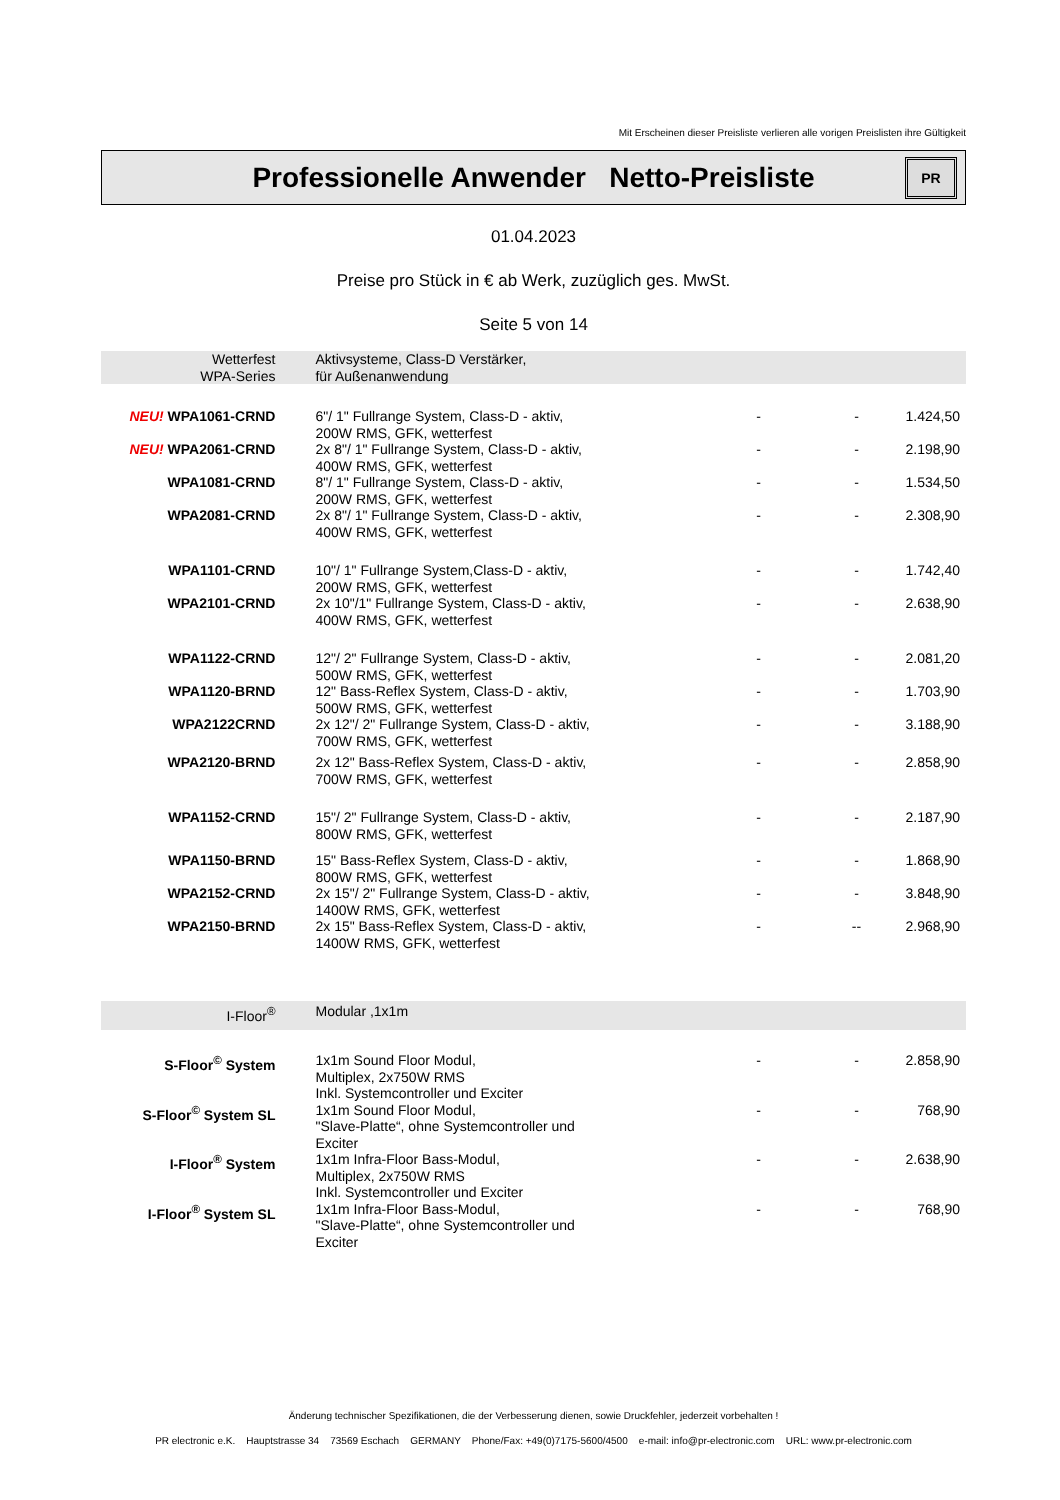Mit Erscheinen dieser Preisliste verlieren alle vorigen Preislisten ihre Gültigkeit
Professionelle Anwender Netto-Preisliste
PR
01.04.2023
Preise pro Stück in € ab Werk, zuzüglich ges. MwSt.
Seite 5 von 14
| Wetterfest WPA-Series | Aktivsysteme, Class-D Verstärker, für Außenanwendung | | | |
| NEU! WPA1061-CRND | 6"/ 1" Fullrange System, Class-D - aktiv, 200W RMS, GFK, wetterfest | - | - | 1.424,50 |
| NEU! WPA2061-CRND | 2x 8"/ 1" Fullrange System, Class-D - aktiv, 400W RMS, GFK, wetterfest | - | - | 2.198,90 |
| WPA1081-CRND | 8"/ 1" Fullrange System, Class-D - aktiv, 200W RMS, GFK, wetterfest | - | - | 1.534,50 |
| WPA2081-CRND | 2x 8"/ 1" Fullrange System, Class-D - aktiv, 400W RMS, GFK, wetterfest | - | - | 2.308,90 |
| WPA1101-CRND | 10"/ 1" Fullrange System,Class-D - aktiv, 200W RMS, GFK, wetterfest | - | - | 1.742,40 |
| WPA2101-CRND | 2x 10"/1" Fullrange System, Class-D - aktiv, 400W RMS, GFK, wetterfest | - | - | 2.638,90 |
| WPA1122-CRND | 12"/ 2" Fullrange System, Class-D - aktiv, 500W RMS, GFK, wetterfest | - | - | 2.081,20 |
| WPA1120-BRND | 12" Bass-Reflex System, Class-D - aktiv, 500W RMS, GFK, wetterfest | - | - | 1.703,90 |
| WPA2122CRND | 2x 12"/ 2" Fullrange System, Class-D - aktiv, 700W RMS, GFK, wetterfest | - | - | 3.188,90 |
| WPA2120-BRND | 2x 12" Bass-Reflex System, Class-D - aktiv, 700W RMS, GFK, wetterfest | - | - | 2.858,90 |
| WPA1152-CRND | 15"/ 2" Fullrange System, Class-D - aktiv, 800W RMS, GFK, wetterfest | - | - | 2.187,90 |
| WPA1150-BRND | 15" Bass-Reflex System, Class-D - aktiv, 800W RMS, GFK, wetterfest | - | - | 1.868,90 |
| WPA2152-CRND | 2x 15"/ 2" Fullrange System, Class-D - aktiv, 1400W RMS, GFK, wetterfest | - | - | 3.848,90 |
| WPA2150-BRND | 2x 15" Bass-Reflex System, Class-D - aktiv, 1400W RMS, GFK, wetterfest | - | -- | 2.968,90 |
| I-Floor<sup>®</sup> | Modular ,1x1m | | | |
| S-Floor<sup>©</sup> System | 1x1m Sound Floor Modul, Multiplex, 2x750W RMS Inkl. Systemcontroller und Exciter | - | - | 2.858,90 |
| S-Floor<sup>©</sup> System SL | 1x1m Sound Floor Modul, "Slave-Platte“, ohne Systemcontroller und Exciter | - | - | 768,90 |
| I-Floor<sup>®</sup> System | 1x1m Infra-Floor Bass-Modul, Multiplex, 2x750W RMS Inkl. Systemcontroller und Exciter | - | - | 2.638,90 |
| I-Floor<sup>®</sup> System SL | 1x1m Infra-Floor Bass-Modul, "Slave-Platte“, ohne Systemcontroller und Exciter | - | - | 768,90 |
Änderung technischer Spezifikationen, die der Verbesserung dienen, sowie Druckfehler, jederzeit vorbehalten !
PR electronic e.K. Hauptstrasse 34 73569 Eschach GERMANY Phone/Fax: +49(0)7175-5600/4500 e-mail: info@pr-electronic.com URL: www.pr-electronic.com